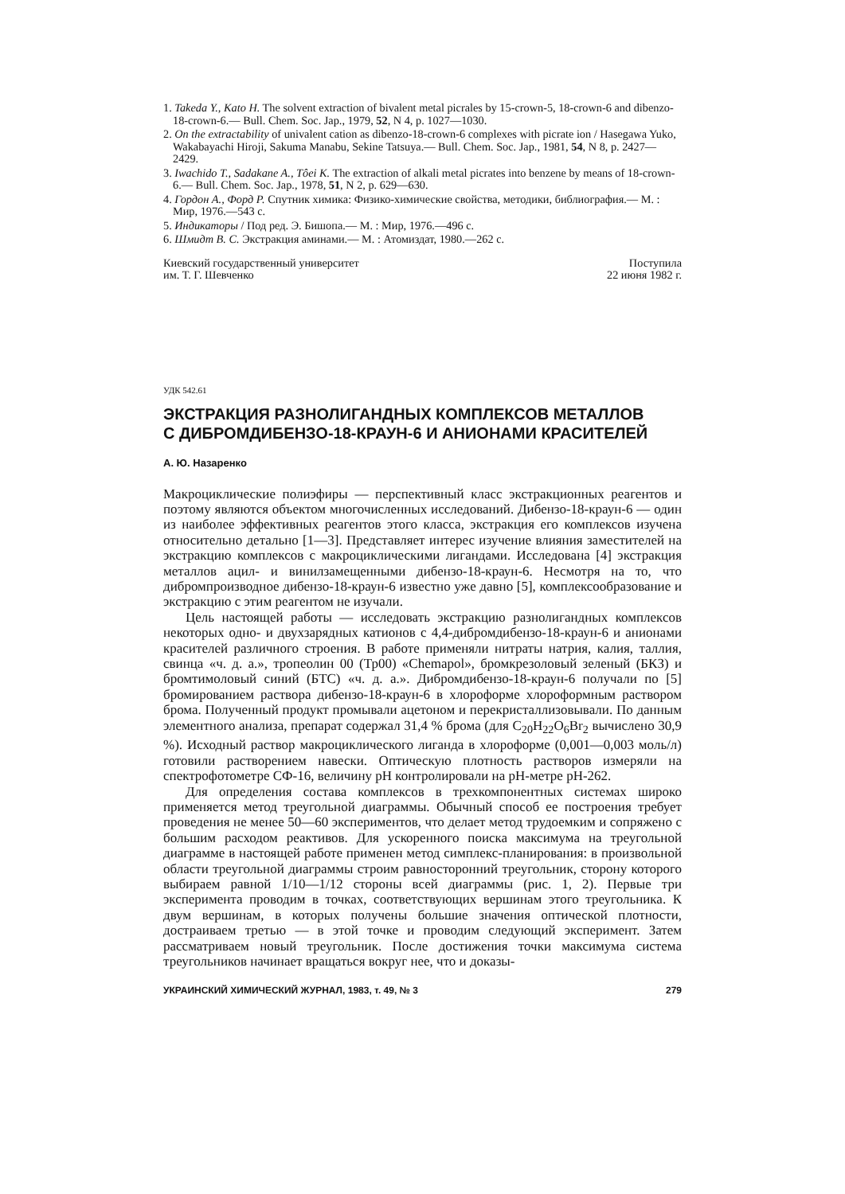1. Takeda Y., Kato H. The solvent extraction of bivalent metal picrales by 15-crown-5, 18-crown-6 and dibenzo-18-crown-6.— Bull. Chem. Soc. Jap., 1979, 52, N 4, p. 1027—1030.
2. On the extractability of univalent cation as dibenzo-18-crown-6 complexes with picrate ion / Hasegawa Yuko, Wakabayachi Hiroji, Sakuma Manabu, Sekine Tatsuya.— Bull. Chem. Soc. Jap., 1981, 54, N 8, p. 2427—2429.
3. Iwachido T., Sadakane A., Tôei K. The extraction of alkali metal picrates into benzene by means of 18-crown-6.— Bull. Chem. Soc. Jap., 1978, 51, N 2, p. 629—630.
4. Гордон А., Форд Р. Спутник химика: Физико-химические свойства, методики, библиография.— М. : Мир, 1976.—543 с.
5. Индикаторы / Под ред. Э. Бишопа.— М. : Мир, 1976.—496 с.
6. Шмидт В. С. Экстракция аминами.— М. : Атомиздат, 1980.—262 с.
Киевский государственный университет
им. Т. Г. Шевченко
Поступила
22 июня 1982 г.
УДК 542.61
ЭКСТРАКЦИЯ РАЗНОЛИГАНДНЫХ КОМПЛЕКСОВ МЕТАЛЛОВ
С ДИБРОМДИБЕНЗО-18-КРАУН-6 И АНИОНАМИ КРАСИТЕЛЕЙ
А. Ю. Назаренко
Макроциклические полиэфиры — перспективный класс экстракционных реагентов и поэтому являются объектом многочисленных исследований. Дибензо-18-краун-6 — один из наиболее эффективных реагентов этого класса, экстракция его комплексов изучена относительно детально [1—3]. Представляет интерес изучение влияния заместителей на экстракцию комплексов с макроциклическими лигандами. Исследована [4] экстракция металлов ацил- и винилзамещенными дибензо-18-краун-6. Несмотря на то, что дибромпроизводное дибензо-18-краун-6 известно уже давно [5], комплексообразование и экстракцию с этим реагентом не изучали.
Цель настоящей работы — исследовать экстракцию разнолигандных комплексов некоторых одно- и двухзарядных катионов с 4,4-дибромдибензо-18-краун-6 и анионами красителей различного строения. В работе применяли нитраты натрия, калия, таллия, свинца «ч. д. а.», тропеолин 00 (Тр00) «Chemapol», бромкрезоловый зеленый (БКЗ) и бромтимоловый синий (БТС) «ч. д. а.». Дибромдибензо-18-краун-6 получали по [5] бромированием раствора дибензо-18-краун-6 в хлороформе хлороформным раствором брома. Полученный продукт промывали ацетоном и перекристаллизовывали. По данным элементного анализа, препарат содержал 31,4 % брома (для C<sub>20</sub>H<sub>22</sub>O<sub>6</sub>Br<sub>2</sub> вычислено 30,9 %). Исходный раствор макроциклического лиганда в хлороформе (0,001—0,003 моль/л) готовили растворением навески. Оптическую плотность растворов измеряли на спектрофотометре СФ-16, величину pH контролировали на pH-метре pH-262.
Для определения состава комплексов в трехкомпонентных системах широко применяется метод треугольной диаграммы. Обычный способ ее построения требует проведения не менее 50—60 экспериментов, что делает метод трудоемким и сопряжено с большим расходом реактивов. Для ускоренного поиска максимума на треугольной диаграмме в настоящей работе применен метод симплекс-планирования: в произвольной области треугольной диаграммы строим равносторонний треугольник, сторону которого выбираем равной 1/10—1/12 стороны всей диаграммы (рис. 1, 2). Первые три эксперимента проводим в точках, соответствующих вершинам этого треугольника. К двум вершинам, в которых получены большие значения оптической плотности, достраиваем третью — в этой точке и проводим следующий эксперимент. Затем рассматриваем новый треугольник. После достижения точки максимума система треугольников начинает вращаться вокруг нее, что и доказы-
УКРАИНСКИЙ ХИМИЧЕСКИЙ ЖУРНАЛ, 1983, т. 49, № 3 279